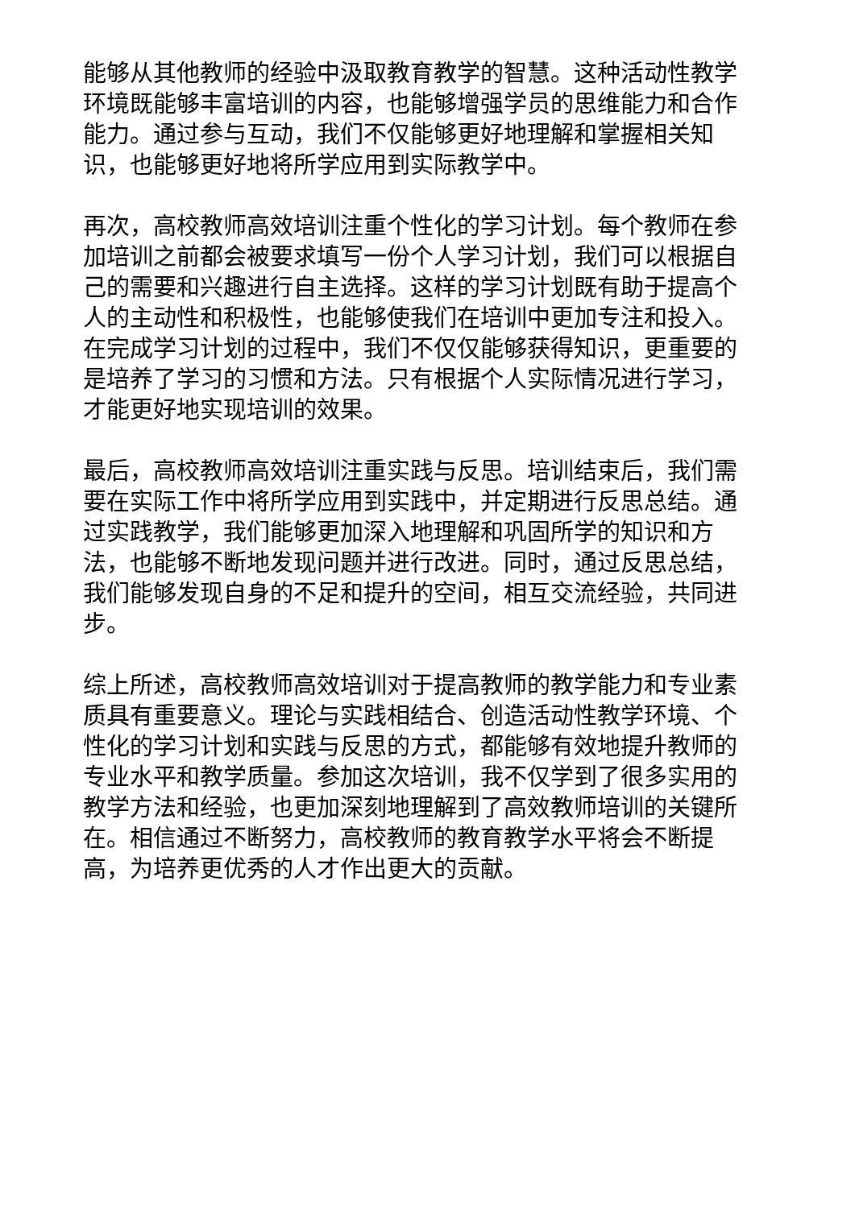能够从其他教师的经验中汲取教育教学的智慧。这种活动性教学环境既能够丰富培训的内容，也能够增强学员的思维能力和合作能力。通过参与互动，我们不仅能够更好地理解和掌握相关知识，也能够更好地将所学应用到实际教学中。
再次，高校教师高效培训注重个性化的学习计划。每个教师在参加培训之前都会被要求填写一份个人学习计划，我们可以根据自己的需要和兴趣进行自主选择。这样的学习计划既有助于提高个人的主动性和积极性，也能够使我们在培训中更加专注和投入。在完成学习计划的过程中，我们不仅仅能够获得知识，更重要的是培养了学习的习惯和方法。只有根据个人实际情况进行学习，才能更好地实现培训的效果。
最后，高校教师高效培训注重实践与反思。培训结束后，我们需要在实际工作中将所学应用到实践中，并定期进行反思总结。通过实践教学，我们能够更加深入地理解和巩固所学的知识和方法，也能够不断地发现问题并进行改进。同时，通过反思总结，我们能够发现自身的不足和提升的空间，相互交流经验，共同进步。
综上所述，高校教师高效培训对于提高教师的教学能力和专业素质具有重要意义。理论与实践相结合、创造活动性教学环境、个性化的学习计划和实践与反思的方式，都能够有效地提升教师的专业水平和教学质量。参加这次培训，我不仅学到了很多实用的教学方法和经验，也更加深刻地理解到了高效教师培训的关键所在。相信通过不断努力，高校教师的教育教学水平将会不断提高，为培养更优秀的人才作出更大的贡献。